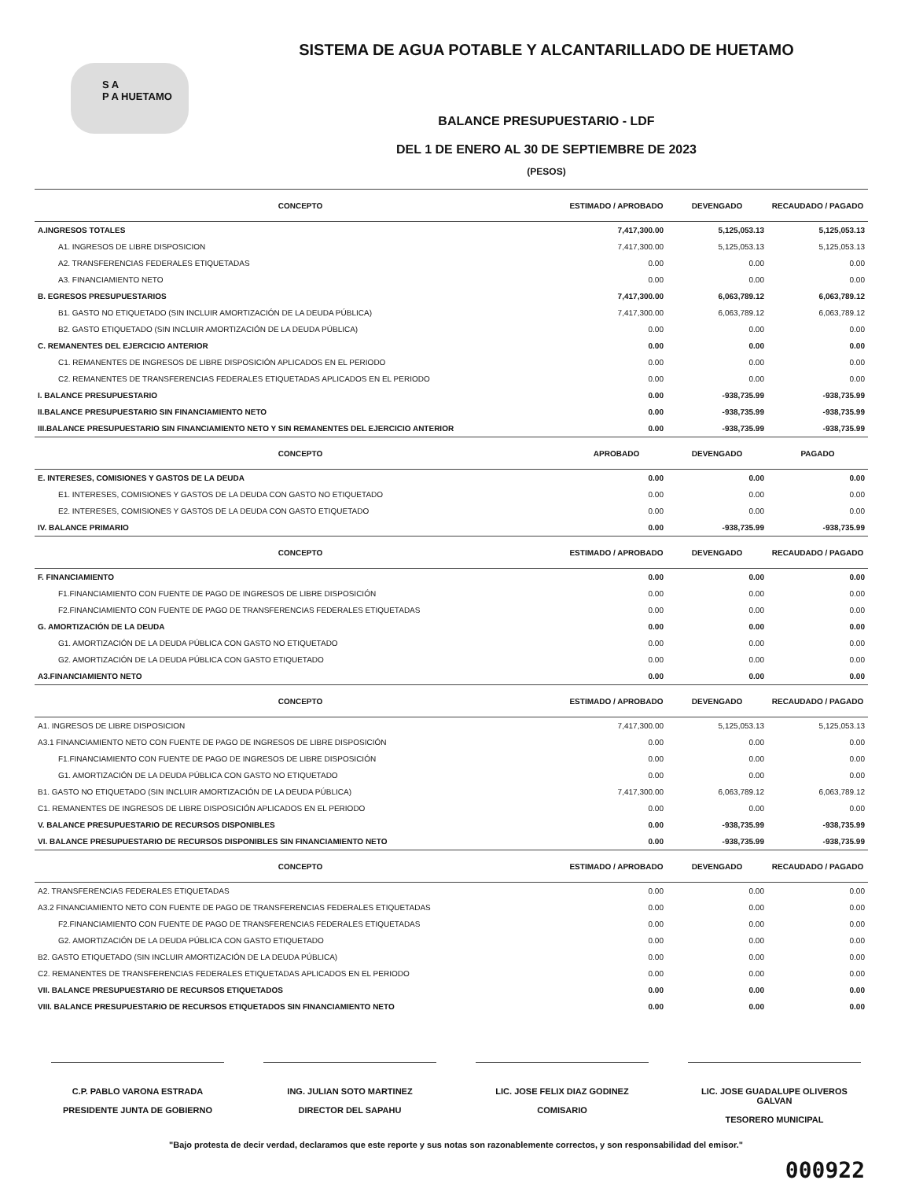S A
P A HUETAMO
SISTEMA DE AGUA POTABLE Y ALCANTARILLADO DE HUETAMO
BALANCE PRESUPUESTARIO - LDF
DEL 1 DE ENERO AL 30 DE SEPTIEMBRE DE 2023
(PESOS)
| CONCEPTO | ESTIMADO / APROBADO | DEVENGADO | RECAUDADO / PAGADO |
| --- | --- | --- | --- |
| A.INGRESOS TOTALES | 7,417,300.00 | 5,125,053.13 | 5,125,053.13 |
| A1. INGRESOS DE LIBRE DISPOSICION | 7,417,300.00 | 5,125,053.13 | 5,125,053.13 |
| A2. TRANSFERENCIAS FEDERALES ETIQUETADAS | 0.00 | 0.00 | 0.00 |
| A3. FINANCIAMIENTO NETO | 0.00 | 0.00 | 0.00 |
| B. EGRESOS PRESUPUESTARIOS | 7,417,300.00 | 6,063,789.12 | 6,063,789.12 |
| B1. GASTO NO ETIQUETADO (SIN INCLUIR AMORTIZACIÓN DE LA DEUDA PÚBLICA) | 7,417,300.00 | 6,063,789.12 | 6,063,789.12 |
| B2. GASTO ETIQUETADO (SIN INCLUIR AMORTIZACIÓN DE LA DEUDA PÚBLICA) | 0.00 | 0.00 | 0.00 |
| C. REMANENTES DEL EJERCICIO ANTERIOR | 0.00 | 0.00 | 0.00 |
| C1. REMANENTES DE INGRESOS DE LIBRE DISPOSICIÓN APLICADOS EN EL PERIODO | 0.00 | 0.00 | 0.00 |
| C2. REMANENTES DE TRANSFERENCIAS FEDERALES ETIQUETADAS APLICADOS EN EL PERIODO | 0.00 | 0.00 | 0.00 |
| I. BALANCE PRESUPUESTARIO | 0.00 | -938,735.99 | -938,735.99 |
| II.BALANCE PRESUPUESTARIO SIN FINANCIAMIENTO NETO | 0.00 | -938,735.99 | -938,735.99 |
| III.BALANCE PRESUPUESTARIO SIN FINANCIAMIENTO NETO Y SIN REMANENTES DEL EJERCICIO ANTERIOR | 0.00 | -938,735.99 | -938,735.99 |
| CONCEPTO | APROBADO | DEVENGADO | PAGADO |
| E. INTERESES, COMISIONES Y GASTOS DE LA DEUDA | 0.00 | 0.00 | 0.00 |
| E1. INTERESES, COMISIONES Y GASTOS DE LA DEUDA CON GASTO NO ETIQUETADO | 0.00 | 0.00 | 0.00 |
| E2. INTERESES, COMISIONES Y GASTOS DE LA DEUDA CON GASTO ETIQUETADO | 0.00 | 0.00 | 0.00 |
| IV. BALANCE PRIMARIO | 0.00 | -938,735.99 | -938,735.99 |
| CONCEPTO | ESTIMADO / APROBADO | DEVENGADO | RECAUDADO / PAGADO |
| F. FINANCIAMIENTO | 0.00 | 0.00 | 0.00 |
| F1.FINANCIAMIENTO CON FUENTE DE PAGO DE INGRESOS DE LIBRE DISPOSICIÓN | 0.00 | 0.00 | 0.00 |
| F2.FINANCIAMIENTO CON FUENTE DE PAGO DE TRANSFERENCIAS FEDERALES ETIQUETADAS | 0.00 | 0.00 | 0.00 |
| G. AMORTIZACIÓN DE LA DEUDA | 0.00 | 0.00 | 0.00 |
| G1. AMORTIZACIÓN DE LA DEUDA PÚBLICA CON GASTO NO ETIQUETADO | 0.00 | 0.00 | 0.00 |
| G2. AMORTIZACIÓN DE LA DEUDA PÚBLICA CON GASTO ETIQUETADO | 0.00 | 0.00 | 0.00 |
| A3.FINANCIAMIENTO NETO | 0.00 | 0.00 | 0.00 |
| CONCEPTO | ESTIMADO / APROBADO | DEVENGADO | RECAUDADO / PAGADO |
| A1. INGRESOS DE LIBRE DISPOSICION | 7,417,300.00 | 5,125,053.13 | 5,125,053.13 |
| A3.1 FINANCIAMIENTO NETO CON FUENTE DE PAGO DE INGRESOS DE LIBRE DISPOSICIÓN | 0.00 | 0.00 | 0.00 |
| F1.FINANCIAMIENTO CON FUENTE DE PAGO DE INGRESOS DE LIBRE DISPOSICIÓN | 0.00 | 0.00 | 0.00 |
| G1. AMORTIZACIÓN DE LA DEUDA PÚBLICA CON GASTO NO ETIQUETADO | 0.00 | 0.00 | 0.00 |
| B1. GASTO NO ETIQUETADO (SIN INCLUIR AMORTIZACIÓN DE LA DEUDA PÚBLICA) | 7,417,300.00 | 6,063,789.12 | 6,063,789.12 |
| C1. REMANENTES DE INGRESOS DE LIBRE DISPOSICIÓN APLICADOS EN EL PERIODO | 0.00 | 0.00 | 0.00 |
| V. BALANCE PRESUPUESTARIO DE RECURSOS DISPONIBLES | 0.00 | -938,735.99 | -938,735.99 |
| VI. BALANCE PRESUPUESTARIO DE RECURSOS DISPONIBLES SIN FINANCIAMIENTO NETO | 0.00 | -938,735.99 | -938,735.99 |
| CONCEPTO | ESTIMADO / APROBADO | DEVENGADO | RECAUDADO / PAGADO |
| A2. TRANSFERENCIAS FEDERALES ETIQUETADAS | 0.00 | 0.00 | 0.00 |
| A3.2 FINANCIAMIENTO NETO CON FUENTE DE PAGO DE TRANSFERENCIAS FEDERALES ETIQUETADAS | 0.00 | 0.00 | 0.00 |
| F2.FINANCIAMIENTO CON FUENTE DE PAGO DE TRANSFERENCIAS FEDERALES ETIQUETADAS | 0.00 | 0.00 | 0.00 |
| G2. AMORTIZACIÓN DE LA DEUDA PÚBLICA CON GASTO ETIQUETADO | 0.00 | 0.00 | 0.00 |
| B2. GASTO ETIQUETADO (SIN INCLUIR AMORTIZACIÓN DE LA DEUDA PÚBLICA) | 0.00 | 0.00 | 0.00 |
| C2. REMANENTES DE TRANSFERENCIAS FEDERALES ETIQUETADAS APLICADOS EN EL PERIODO | 0.00 | 0.00 | 0.00 |
| VII. BALANCE PRESUPUESTARIO DE RECURSOS ETIQUETADOS | 0.00 | 0.00 | 0.00 |
| VIII. BALANCE PRESUPUESTARIO DE RECURSOS ETIQUETADOS SIN FINANCIAMIENTO NETO | 0.00 | 0.00 | 0.00 |
C.P. PABLO VARONA ESTRADA
PRESIDENTE JUNTA DE GOBIERNO
ING. JULIAN SOTO MARTINEZ
DIRECTOR DEL SAPAHU
LIC. JOSE FELIX DIAZ GODINEZ
COMISARIO
LIC. JOSE GUADALUPE OLIVEROS GALVAN
TESORERO MUNICIPAL
"Bajo protesta de decir verdad, declaramos que este reporte y sus notas son razonablemente correctos, y son responsabilidad del emisor."
000922